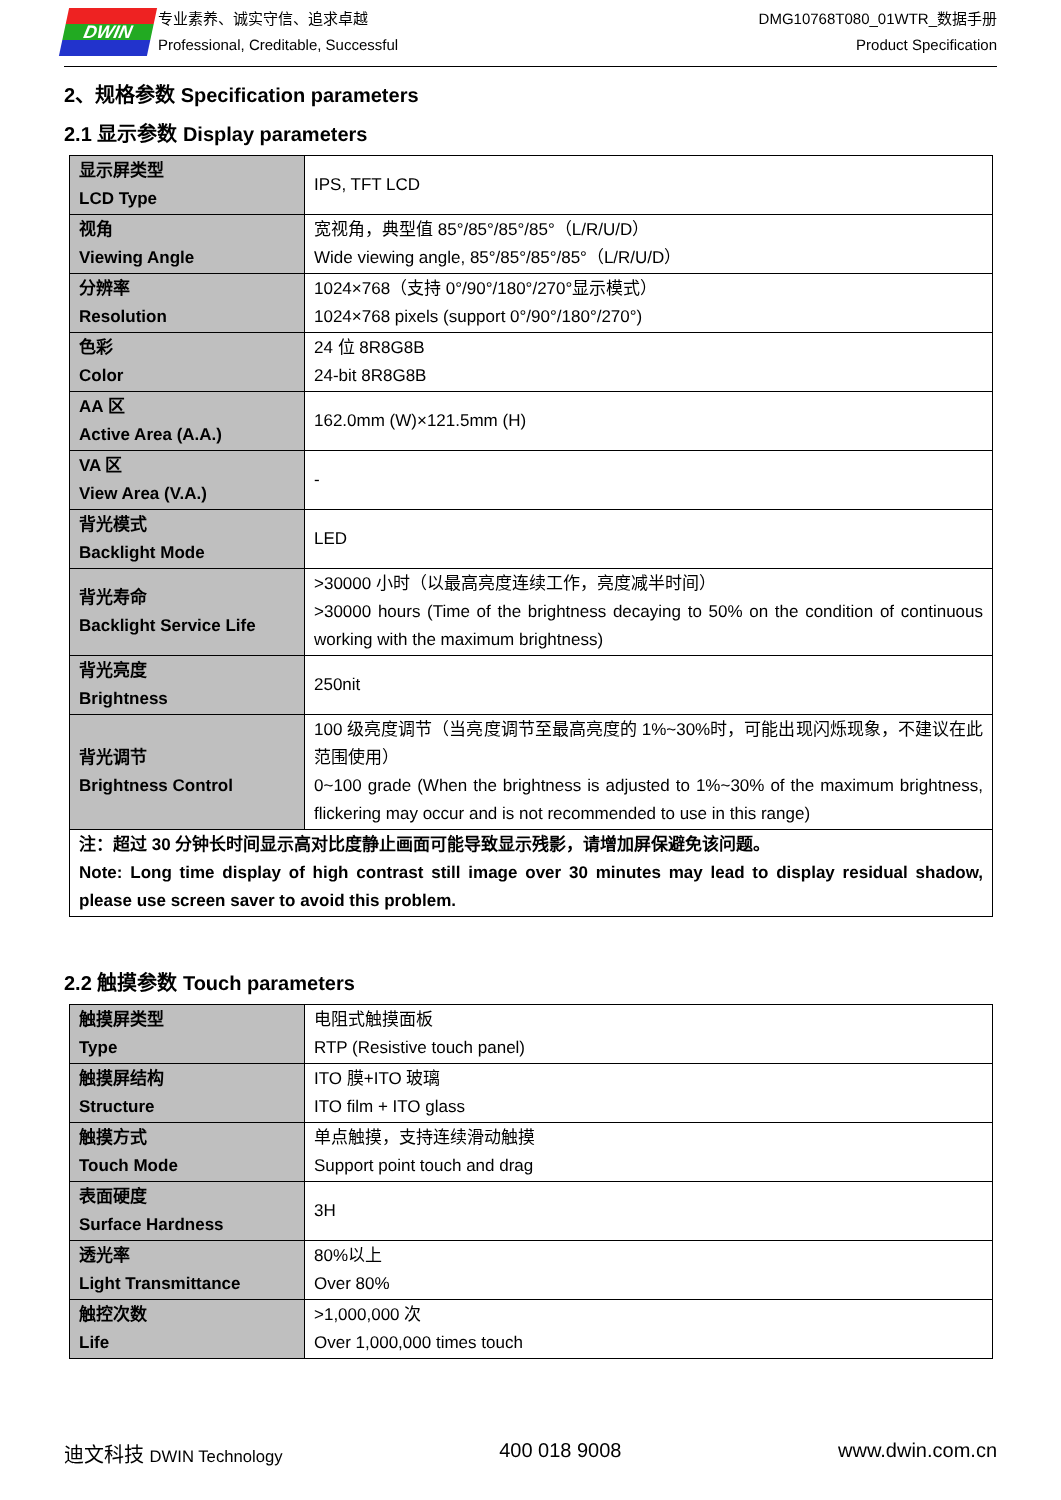DWIN
专业素养、诚实守信、追求卓越
Professional, Creditable, Successful
DMG10768T080_01WTR_数据手册
Product Specification
2、规格参数 Specification parameters
2.1 显示参数 Display parameters
| 显示屏类型 LCD Type | IPS, TFT LCD |
| 视角 Viewing Angle | 宽视角，典型值 85°/85°/85°/85°（L/R/U/D） Wide viewing angle, 85°/85°/85°/85°（L/R/U/D） |
| 分辨率 Resolution | 1024×768（支持 0°/90°/180°/270°显示模式） 1024×768 pixels (support 0°/90°/180°/270°) |
| 色彩 Color | 24 位 8R8G8B 24-bit 8R8G8B |
| AA 区 Active Area (A.A.) | 162.0mm (W)×121.5mm (H) |
| VA 区 View Area (V.A.) | - |
| 背光模式 Backlight Mode | LED |
| 背光寿命 Backlight Service Life | >30000 小时（以最高亮度连续工作，亮度减半时间） >30000 hours (Time of the brightness decaying to 50% on the condition of continuous working with the maximum brightness) |
| 背光亮度 Brightness | 250nit |
| 背光调节 Brightness Control | 100 级亮度调节（当亮度调节至最高亮度的 1%~30%时，可能出现闪烁现象，不建议在此范围使用） 0~100 grade (When the brightness is adjusted to 1%~30% of the maximum brightness, flickering may occur and is not recommended to use in this range) |
| 注：超过 30 分钟长时间显示高对比度静止画面可能导致显示残影，请增加屏保避免该问题。 Note: Long time display of high contrast still image over 30 minutes may lead to display residual shadow, please use screen saver to avoid this problem. | |
2.2 触摸参数 Touch parameters
| 触摸屏类型 Type | 电阻式触摸面板 RTP (Resistive touch panel) |
| 触摸屏结构 Structure | ITO 膜+ITO 玻璃 ITO film + ITO glass |
| 触摸方式 Touch Mode | 单点触摸，支持连续滑动触摸 Support point touch and drag |
| 表面硬度 Surface Hardness | 3H |
| 透光率 Light Transmittance | 80%以上 Over 80% |
| 触控次数 Life | >1,000,000 次 Over 1,000,000 times touch |
迪文科技 DWIN Technology 400 018 9008 www.dwin.com.cn